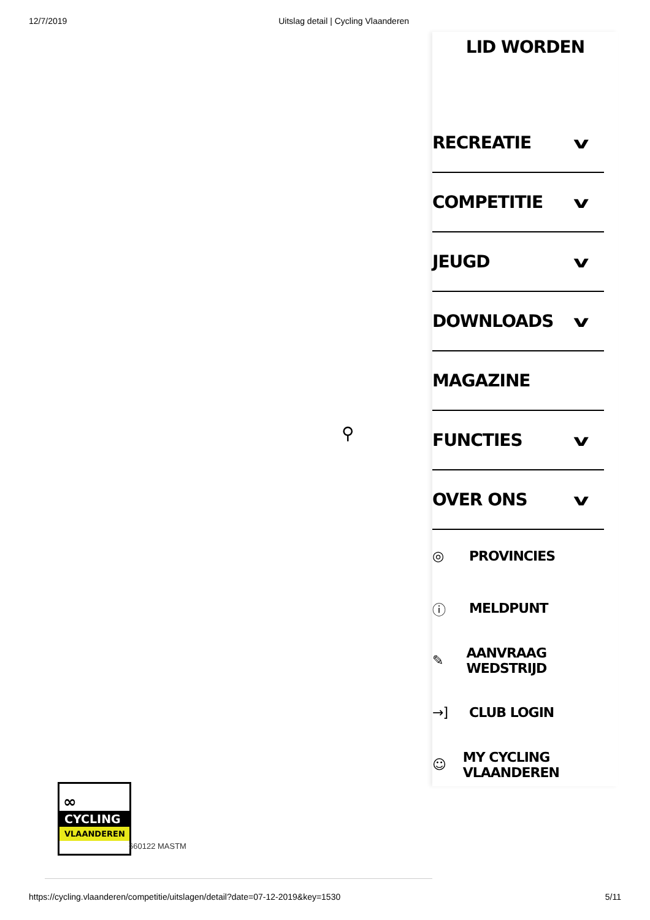12/7/2019 Uitslag detail | Cycling Vlaanderen
⚲
LID WORDEN
RECREATIE v
COMPETITIE v
JEUGD v
DOWNLOADS v
MAGAZINE
FUNCTIES v
OVER ONS v
◎ PROVINCIES
ⓘ MELDPUNT
✎ AANVRAAG WEDSTRIJD
→] CLUB LOGIN
☺ MY CYCLING VLAANDEREN
∞
CYCLING
VLAANDEREN
660122 MASTM
https://cycling.vlaanderen/competitie/uitslagen/detail?date=07-12-2019&key=1530 5/11